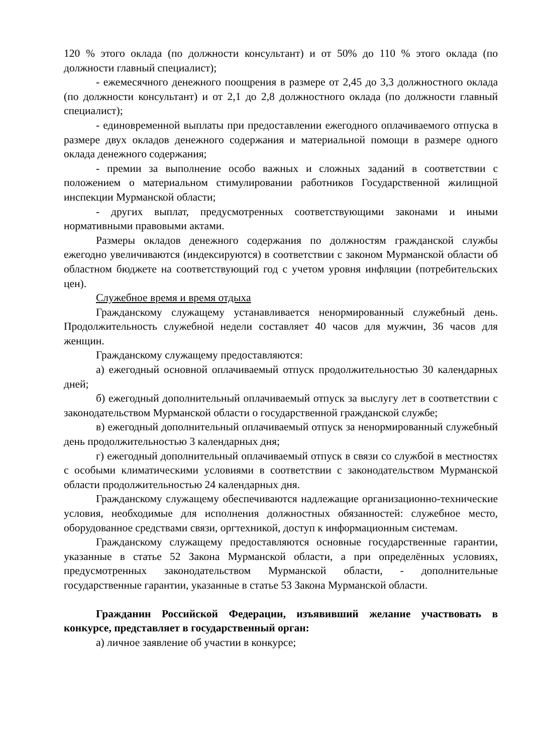120 % этого оклада (по должности консультант) и от 50% до 110 % этого оклада (по должности главный специалист);
- ежемесячного денежного поощрения в размере от 2,45 до 3,3 должностного оклада (по должности консультант) и от 2,1 до 2,8 должностного оклада (по должности главный специалист);
- единовременной выплаты при предоставлении ежегодного оплачиваемого отпуска в размере двух окладов денежного содержания и материальной помощи в размере одного оклада денежного содержания;
- премии за выполнение особо важных и сложных заданий в соответствии с положением о материальном стимулировании работников Государственной жилищной инспекции Мурманской области;
- других выплат, предусмотренных соответствующими законами и иными нормативными правовыми актами.
Размеры окладов денежного содержания по должностям гражданской службы ежегодно увеличиваются (индексируются) в соответствии с законом Мурманской области об областном бюджете на соответствующий год с учетом уровня инфляции (потребительских цен).
Служебное время и время отдыха
Гражданскому служащему устанавливается ненормированный служебный день. Продолжительность служебной недели составляет 40 часов для мужчин, 36 часов для женщин.
Гражданскому служащему предоставляются:
а) ежегодный основной оплачиваемый отпуск продолжительностью 30 календарных дней;
б) ежегодный дополнительный оплачиваемый отпуск за выслугу лет в соответствии с законодательством Мурманской области о государственной гражданской службе;
в) ежегодный дополнительный оплачиваемый отпуск за ненормированный служебный день продолжительностью 3 календарных дня;
г) ежегодный дополнительный оплачиваемый отпуск в связи со службой в местностях с особыми климатическими условиями в соответствии с законодательством Мурманской области продолжительностью 24 календарных дня.
Гражданскому служащему обеспечиваются надлежащие организационно-технические условия, необходимые для исполнения должностных обязанностей: служебное место, оборудованное средствами связи, оргтехникой, доступ к информационным системам.
Гражданскому служащему предоставляются основные государственные гарантии, указанные в статье 52 Закона Мурманской области, а при определённых условиях, предусмотренных законодательством Мурманской области, - дополнительные государственные гарантии, указанные в статье 53 Закона Мурманской области.
Гражданин Российской Федерации, изъявивший желание участвовать в конкурсе, представляет в государственный орган:
а) личное заявление об участии в конкурсе;